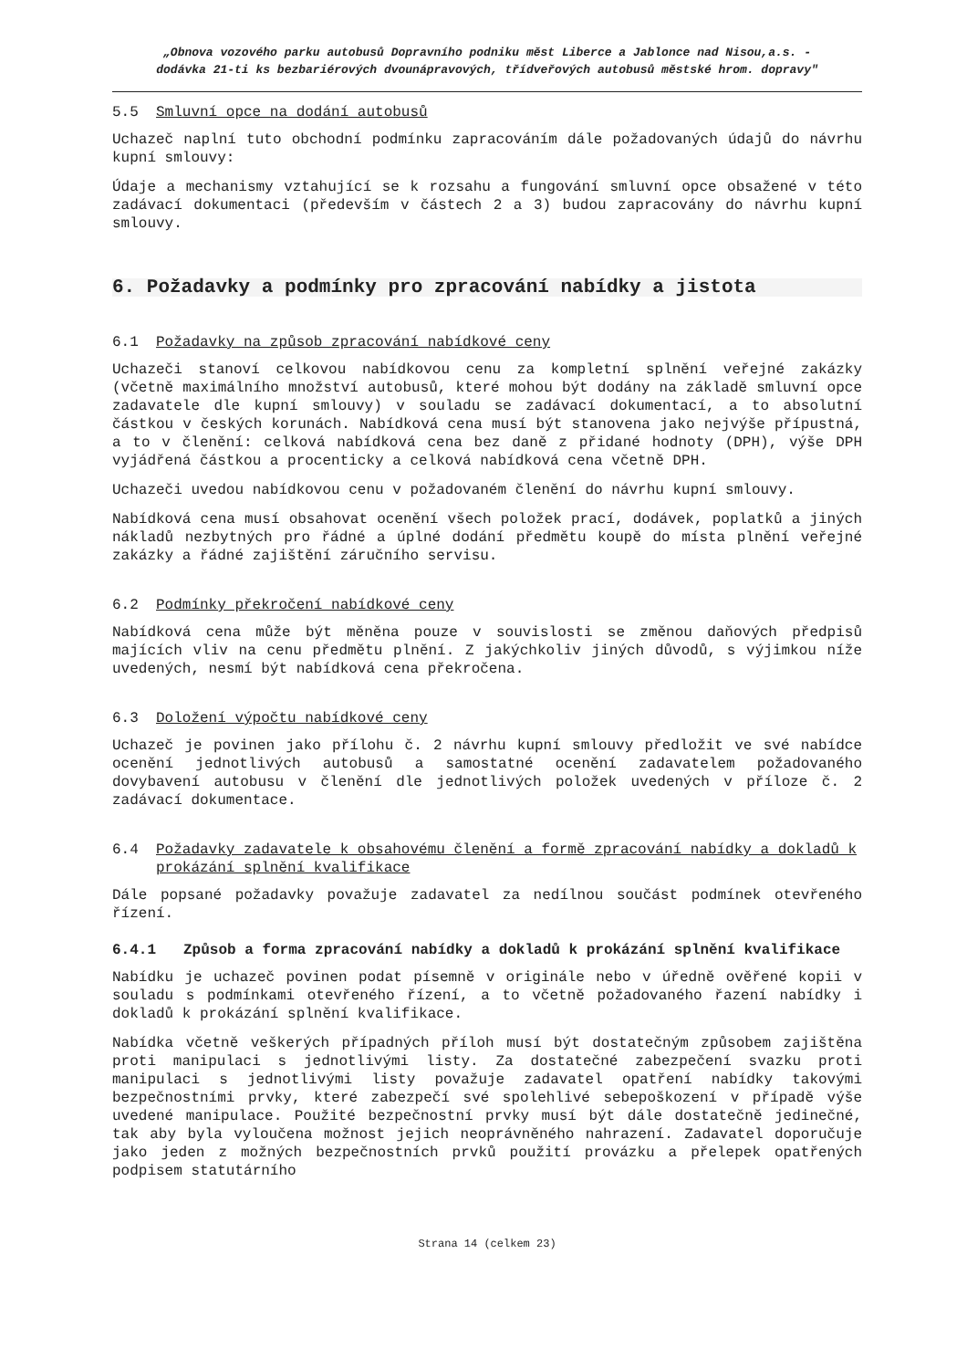„Obnova vozového parku autobusů Dopravního podniku měst Liberce a Jablonce nad Nisou,a.s. -
dodávka 21-ti ks bezbariérových dvounápravových, třídveřových autobusů městské hrom. dopravy"
5.5 Smluvní opce na dodání autobusů
Uchazeč naplní tuto obchodní podmínku zapracováním dále požadovaných údajů do návrhu kupní smlouvy:
Údaje a mechanismy vztahující se k rozsahu a fungování smluvní opce obsažené v této zadávací dokumentaci (především v částech 2 a 3) budou zapracovány do návrhu kupní smlouvy.
6. Požadavky a podmínky pro zpracování nabídky a jistota
6.1 Požadavky na způsob zpracování nabídkové ceny
Uchazeči stanoví celkovou nabídkovou cenu za kompletní splnění veřejné zakázky (včetně maximálního množství autobusů, které mohou být dodány na základě smluvní opce zadavatele dle kupní smlouvy) v souladu se zadávací dokumentací, a to absolutní částkou v českých korunách. Nabídková cena musí být stanovena jako nejvýše přípustná, a to v členění: celková nabídková cena bez daně z přidané hodnoty (DPH), výše DPH vyjádřená částkou a procenticky a celková nabídková cena včetně DPH.
Uchazeči uvedou nabídkovou cenu v požadovaném členění do návrhu kupní smlouvy.
Nabídková cena musí obsahovat ocenění všech položek prací, dodávek, poplatků a jiných nákladů nezbytných pro řádné a úplné dodání předmětu koupě do místa plnění veřejné zakázky a řádné zajištění záručního servisu.
6.2 Podmínky překročení nabídkové ceny
Nabídková cena může být měněna pouze v souvislosti se změnou daňových předpisů majících vliv na cenu předmětu plnění. Z jakýchkoliv jiných důvodů, s výjimkou níže uvedených, nesmí být nabídková cena překročena.
6.3 Doložení výpočtu nabídkové ceny
Uchazeč je povinen jako přílohu č. 2 návrhu kupní smlouvy předložit ve své nabídce ocenění jednotlivých autobusů a samostatné ocenění zadavatelem požadovaného dovybavení autobusu v členění dle jednotlivých položek uvedených v příloze č. 2 zadávací dokumentace.
6.4 Požadavky zadavatele k obsahovému členění a formě zpracování nabídky a dokladů k prokázání splnění kvalifikace
Dále popsané požadavky považuje zadavatel za nedílnou součást podmínek otevřeného řízení.
6.4.1 Způsob a forma zpracování nabídky a dokladů k prokázání splnění kvalifikace
Nabídku je uchazeč povinen podat písemně v originále nebo v úředně ověřené kopii v souladu s podmínkami otevřeného řízení, a to včetně požadovaného řazení nabídky i dokladů k prokázání splnění kvalifikace.
Nabídka včetně veškerých případných příloh musí být dostatečným způsobem zajištěna proti manipulaci s jednotlivými listy. Za dostatečné zabezpečení svazku proti manipulaci s jednotlivými listy považuje zadavatel opatření nabídky takovými bezpečnostními prvky, které zabezpečí své spolehlivé sebepoškození v případě výše uvedené manipulace. Použité bezpečnostní prvky musí být dále dostatečně jedinečné, tak aby byla vyloučena možnost jejich neoprávněného nahrazení. Zadavatel doporučuje jako jeden z možných bezpečnostních prvků použití provázku a přelepek opatřených podpisem statutárního
Strana 14 (celkem 23)